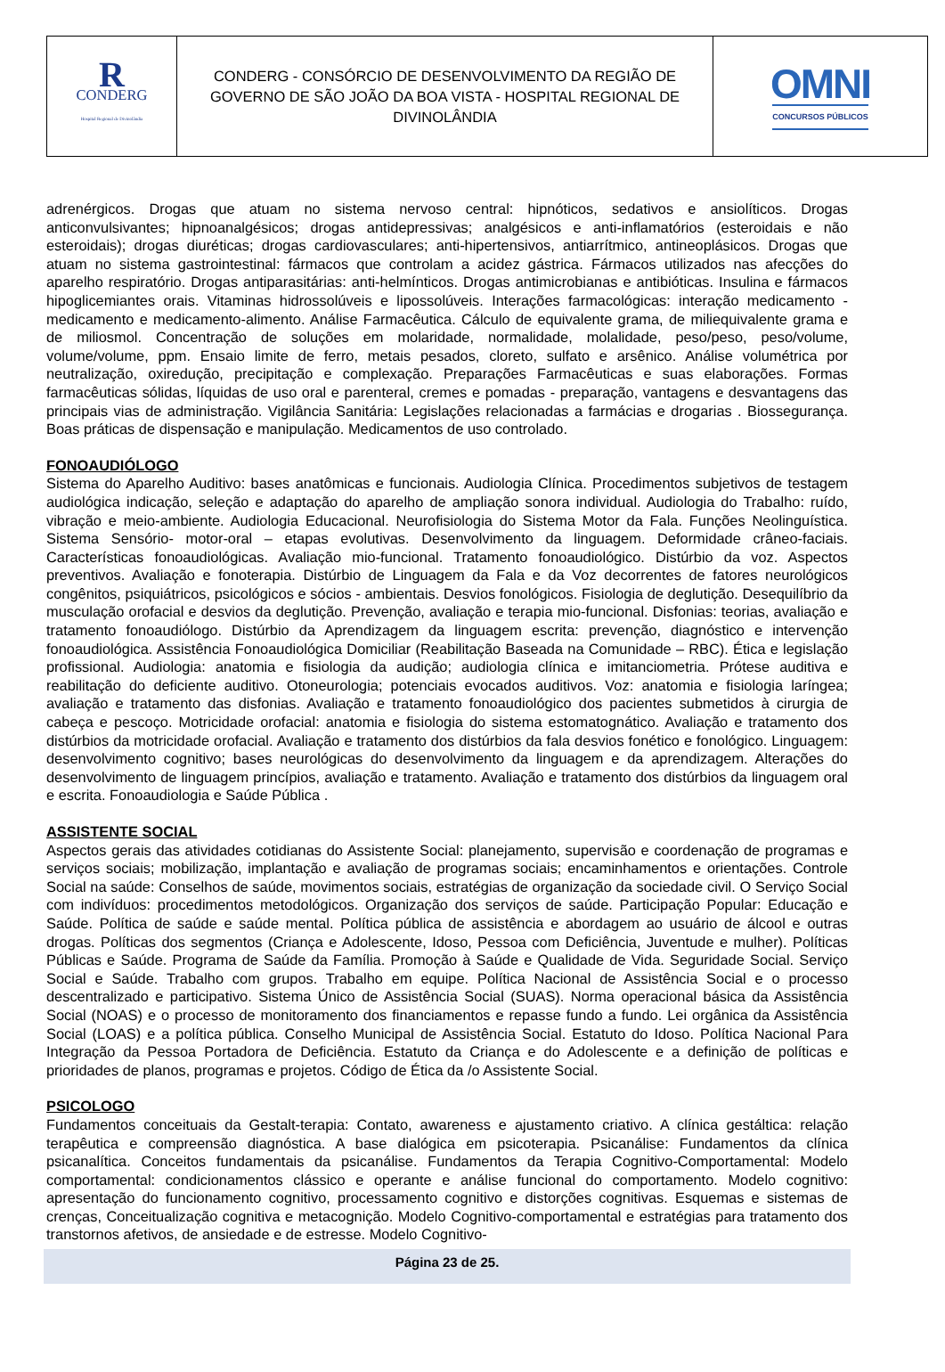| R CONDERG Hospital Regional de Divinolândia | CONDERG - CONSÓRCIO DE DESENVOLVIMENTO DA REGIÃO DE GOVERNO DE SÃO JOÃO DA BOA VISTA - HOSPITAL REGIONAL DE DIVINOLÂNDIA | OMNI CONCURSOS PÚBLICOS |
adrenérgicos. Drogas que atuam no sistema nervoso central: hipnóticos, sedativos e ansiolíticos. Drogas anticonvulsivantes; hipnoanalgésicos; drogas antidepressivas; analgésicos e anti-inflamatórios (esteroidais e não esteroidais); drogas diuréticas; drogas cardiovasculares; anti-hipertensivos, antiarrítmico, antineoplásicos. Drogas que atuam no sistema gastrointestinal: fármacos que controlam a acidez gástrica. Fármacos utilizados nas afecções do aparelho respiratório. Drogas antiparasitárias: anti-helmínticos. Drogas antimicrobianas e antibióticas. Insulina e fármacos hipoglicemiantes orais. Vitaminas hidrossolúveis e lipossolúveis. Interações farmacológicas: interação medicamento - medicamento e medicamento-alimento. Análise Farmacêutica. Cálculo de equivalente grama, de miliequivalente grama e de miliosmol. Concentração de soluções em molaridade, normalidade, molalidade, peso/peso, peso/volume, volume/volume, ppm. Ensaio limite de ferro, metais pesados, cloreto, sulfato e arsênico. Análise volumétrica por neutralização, oxiredução, precipitação e complexação. Preparações Farmacêuticas e suas elaborações. Formas farmacêuticas sólidas, líquidas de uso oral e parenteral, cremes e pomadas - preparação, vantagens e desvantagens das principais vias de administração. Vigilância Sanitária: Legislações relacionadas a farmácias e drogarias . Biossegurança. Boas práticas de dispensação e manipulação. Medicamentos de uso controlado.
FONOAUDIÓLOGO
Sistema do Aparelho Auditivo: bases anatômicas e funcionais. Audiologia Clínica. Procedimentos subjetivos de testagem audiológica indicação, seleção e adaptação do aparelho de ampliação sonora individual. Audiologia do Trabalho: ruído, vibração e meio-ambiente. Audiologia Educacional. Neurofisiologia do Sistema Motor da Fala. Funções Neolinguística. Sistema Sensório- motor-oral – etapas evolutivas. Desenvolvimento da linguagem. Deformidade crâneo-faciais. Características fonoaudiológicas. Avaliação mio-funcional. Tratamento fonoaudiológico. Distúrbio da voz. Aspectos preventivos. Avaliação e fonoterapia. Distúrbio de Linguagem da Fala e da Voz decorrentes de fatores neurológicos congênitos, psiquiátricos, psicológicos e sócios - ambientais. Desvios fonológicos. Fisiologia de deglutição. Desequilíbrio da musculação orofacial e desvios da deglutição. Prevenção, avaliação e terapia mio-funcional. Disfonias: teorias, avaliação e tratamento fonoaudiólogo. Distúrbio da Aprendizagem da linguagem escrita: prevenção, diagnóstico e intervenção fonoaudiológica. Assistência Fonoaudiológica Domiciliar (Reabilitação Baseada na Comunidade – RBC). Ética e legislação profissional. Audiologia: anatomia e fisiologia da audição; audiologia clínica e imitanciometria. Prótese auditiva e reabilitação do deficiente auditivo. Otoneurologia; potenciais evocados auditivos. Voz: anatomia e fisiologia laríngea; avaliação e tratamento das disfonias. Avaliação e tratamento fonoaudiológico dos pacientes submetidos à cirurgia de cabeça e pescoço. Motricidade orofacial: anatomia e fisiologia do sistema estomatognático. Avaliação e tratamento dos distúrbios da motricidade orofacial. Avaliação e tratamento dos distúrbios da fala desvios fonético e fonológico. Linguagem: desenvolvimento cognitivo; bases neurológicas do desenvolvimento da linguagem e da aprendizagem. Alterações do desenvolvimento de linguagem princípios, avaliação e tratamento. Avaliação e tratamento dos distúrbios da linguagem oral e escrita. Fonoaudiologia e Saúde Pública .
ASSISTENTE SOCIAL
Aspectos gerais das atividades cotidianas do Assistente Social: planejamento, supervisão e coordenação de programas e serviços sociais; mobilização, implantação e avaliação de programas sociais; encaminhamentos e orientações. Controle Social na saúde: Conselhos de saúde, movimentos sociais, estratégias de organização da sociedade civil. O Serviço Social com indivíduos: procedimentos metodológicos. Organização dos serviços de saúde. Participação Popular: Educação e Saúde. Política de saúde e saúde mental. Política pública de assistência e abordagem ao usuário de álcool e outras drogas. Políticas dos segmentos (Criança e Adolescente, Idoso, Pessoa com Deficiência, Juventude e mulher). Políticas Públicas e Saúde. Programa de Saúde da Família. Promoção à Saúde e Qualidade de Vida. Seguridade Social. Serviço Social e Saúde. Trabalho com grupos. Trabalho em equipe. Política Nacional de Assistência Social e o processo descentralizado e participativo. Sistema Único de Assistência Social (SUAS). Norma operacional básica da Assistência Social (NOAS) e o processo de monitoramento dos financiamentos e repasse fundo a fundo. Lei orgânica da Assistência Social (LOAS) e a política pública. Conselho Municipal de Assistência Social. Estatuto do Idoso. Política Nacional Para Integração da Pessoa Portadora de Deficiência. Estatuto da Criança e do Adolescente e a definição de políticas e prioridades de planos, programas e projetos. Código de Ética da /o Assistente Social.
PSICOLOGO
Fundamentos conceituais da Gestalt-terapia: Contato, awareness e ajustamento criativo. A clínica gestáltica: relação terapêutica e compreensão diagnóstica. A base dialógica em psicoterapia. Psicanálise: Fundamentos da clínica psicanalítica. Conceitos fundamentais da psicanálise. Fundamentos da Terapia Cognitivo-Comportamental: Modelo comportamental: condicionamentos clássico e operante e análise funcional do comportamento. Modelo cognitivo: apresentação do funcionamento cognitivo, processamento cognitivo e distorções cognitivas. Esquemas e sistemas de crenças, Conceitualização cognitiva e metacognição. Modelo Cognitivo-comportamental e estratégias para tratamento dos transtornos afetivos, de ansiedade e de estresse. Modelo Cognitivo-
Página 23 de 25.